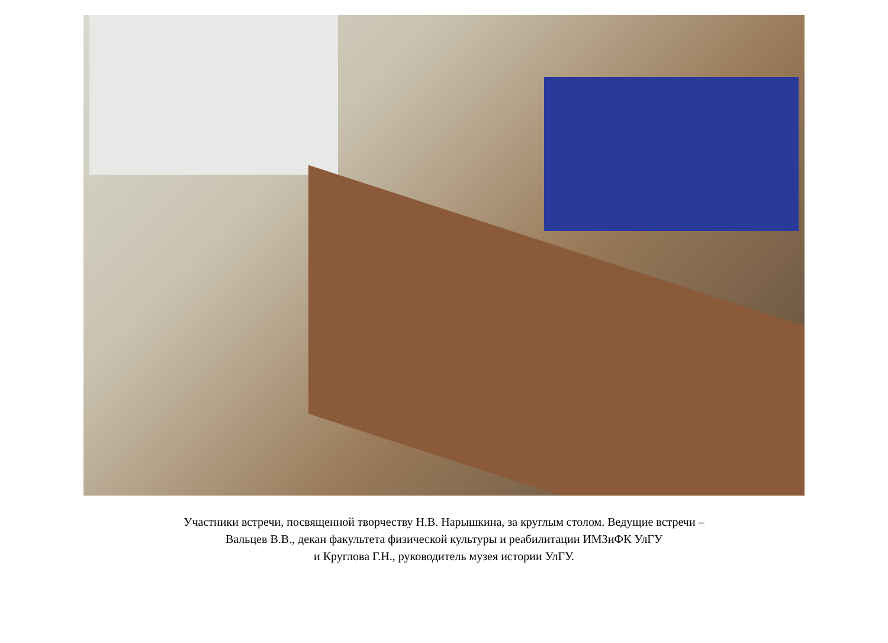Участники встречи, посвященной творчеству Н.В. Нарышкина, за круглым столом. Ведущие встречи –
Вальцев В.В., декан факультета физической культуры и реабилитации ИМЗиФК УлГУ
и Круглова Г.Н., руководитель музея истории УлГУ.